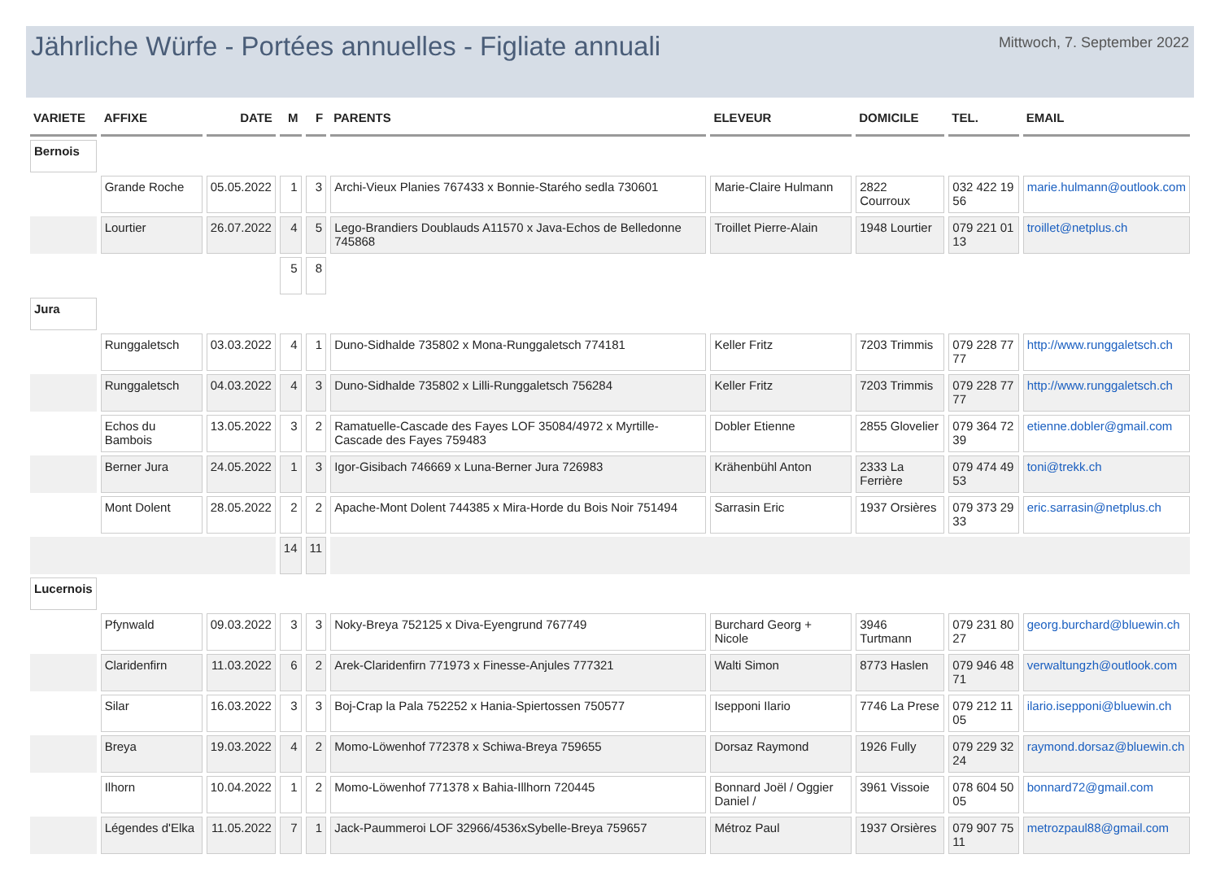Jährliche Würfe - Portées annuelles - Figliate annuali
Mittwoch, 7. September 2022
| VARIETE | AFFIXE | DATE | M | F | PARENTS | ELEVEUR | DOMICILE | TEL. | EMAIL |
| --- | --- | --- | --- | --- | --- | --- | --- | --- | --- |
| Bernois | | | | | | | | | |
| | Grande Roche | 05.05.2022 | 1 | 3 | Archi-Vieux Planies 767433 x Bonnie-Starého sedla 730601 | Marie-Claire Hulmann | 2822 Courroux | 032 422 19 56 | marie.hulmann@outlook.com |
| | Lourtier | 26.07.2022 | 4 | 5 | Lego-Brandiers Doublauds A11570 x Java-Echos de Belledonne 745868 | Troillet Pierre-Alain | 1948 Lourtier | 079 221 01 13 | troillet@netplus.ch |
| | | | 5 | 8 | | | | | |
| Jura | | | | | | | | | |
| | Runggaletsch | 03.03.2022 | 4 | 1 | Duno-Sidhalde 735802 x Mona-Runggaletsch 774181 | Keller Fritz | 7203 Trimmis | 079 228 77 77 | http://www.runggaletsch.ch |
| | Runggaletsch | 04.03.2022 | 4 | 3 | Duno-Sidhalde 735802 x Lilli-Runggaletsch 756284 | Keller Fritz | 7203 Trimmis | 079 228 77 77 | http://www.runggaletsch.ch |
| | Echos du Bambois | 13.05.2022 | 3 | 2 | Ramatuelle-Cascade des Fayes LOF 35084/4972 x Myrtille-Cascade des Fayes 759483 | Dobler Etienne | 2855 Glovelier | 079 364 72 39 | etienne.dobler@gmail.com |
| | Berner Jura | 24.05.2022 | 1 | 3 | Igor-Gisibach 746669 x Luna-Berner Jura 726983 | Krähenbühl Anton | 2333 La Ferrière | 079 474 49 53 | toni@trekk.ch |
| | Mont Dolent | 28.05.2022 | 2 | 2 | Apache-Mont Dolent 744385 x Mira-Horde du Bois Noir 751494 | Sarrasin Eric | 1937 Orsières | 079 373 29 33 | eric.sarrasin@netplus.ch |
| | | | 14 | 11 | | | | | |
| Lucernois | | | | | | | | | |
| | Pfynwald | 09.03.2022 | 3 | 3 | Noky-Breya 752125 x Diva-Eyengrund 767749 | Burchard Georg + Nicole | 3946 Turtmann | 079 231 80 27 | georg.burchard@bluewin.ch |
| | Claridenfirn | 11.03.2022 | 6 | 2 | Arek-Claridenfirn 771973 x Finesse-Anjules 777321 | Walti Simon | 8773 Haslen | 079 946 48 71 | verwaltungzh@outlook.com |
| | Silar | 16.03.2022 | 3 | 3 | Boj-Crap la Pala 752252 x Hania-Spiertossen 750577 | Isepponi Ilario | 7746 La Prese | 079 212 11 05 | ilario.isepponi@bluewin.ch |
| | Breya | 19.03.2022 | 4 | 2 | Momo-Löwenhof 772378 x Schiwa-Breya 759655 | Dorsaz Raymond | 1926 Fully | 079 229 32 24 | raymond.dorsaz@bluewin.ch |
| | Ilhorn | 10.04.2022 | 1 | 2 | Momo-Löwenhof 771378 x Bahia-Illhorn 720445 | Bonnard Joël / Oggier Daniel / | 3961 Vissoie | 078 604 50 05 | bonnard72@gmail.com |
| | Légendes d'Elka | 11.05.2022 | 7 | 1 | Jack-Paummeroi LOF 32966/4536xSybelle-Breya 759657 | Métroz Paul | 1937 Orsières | 079 907 75 11 | metrozpaul88@gmail.com |